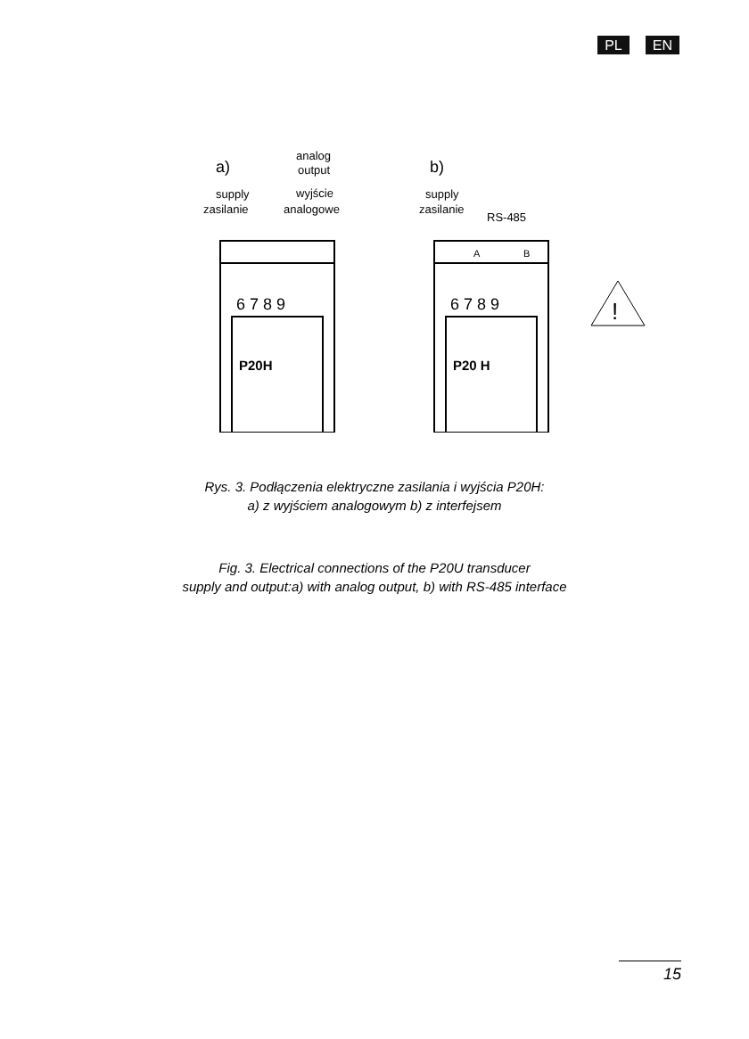PL EN
a)
analog
output
supply
zasilanie
wyjście
analogowe
b)
supply
zasilanie
RS-485
6 7 8 9
6 7 8 9
P20H
P20 H
A
B
!
Rys. 3. Podłączenia elektryczne zasilania i wyjścia P20H:
a) z wyjściem analogowym b) z interfejsem
Fig. 3. Electrical connections of the P20U transducer
supply and output:a) with analog output, b) with RS-485 interface
15